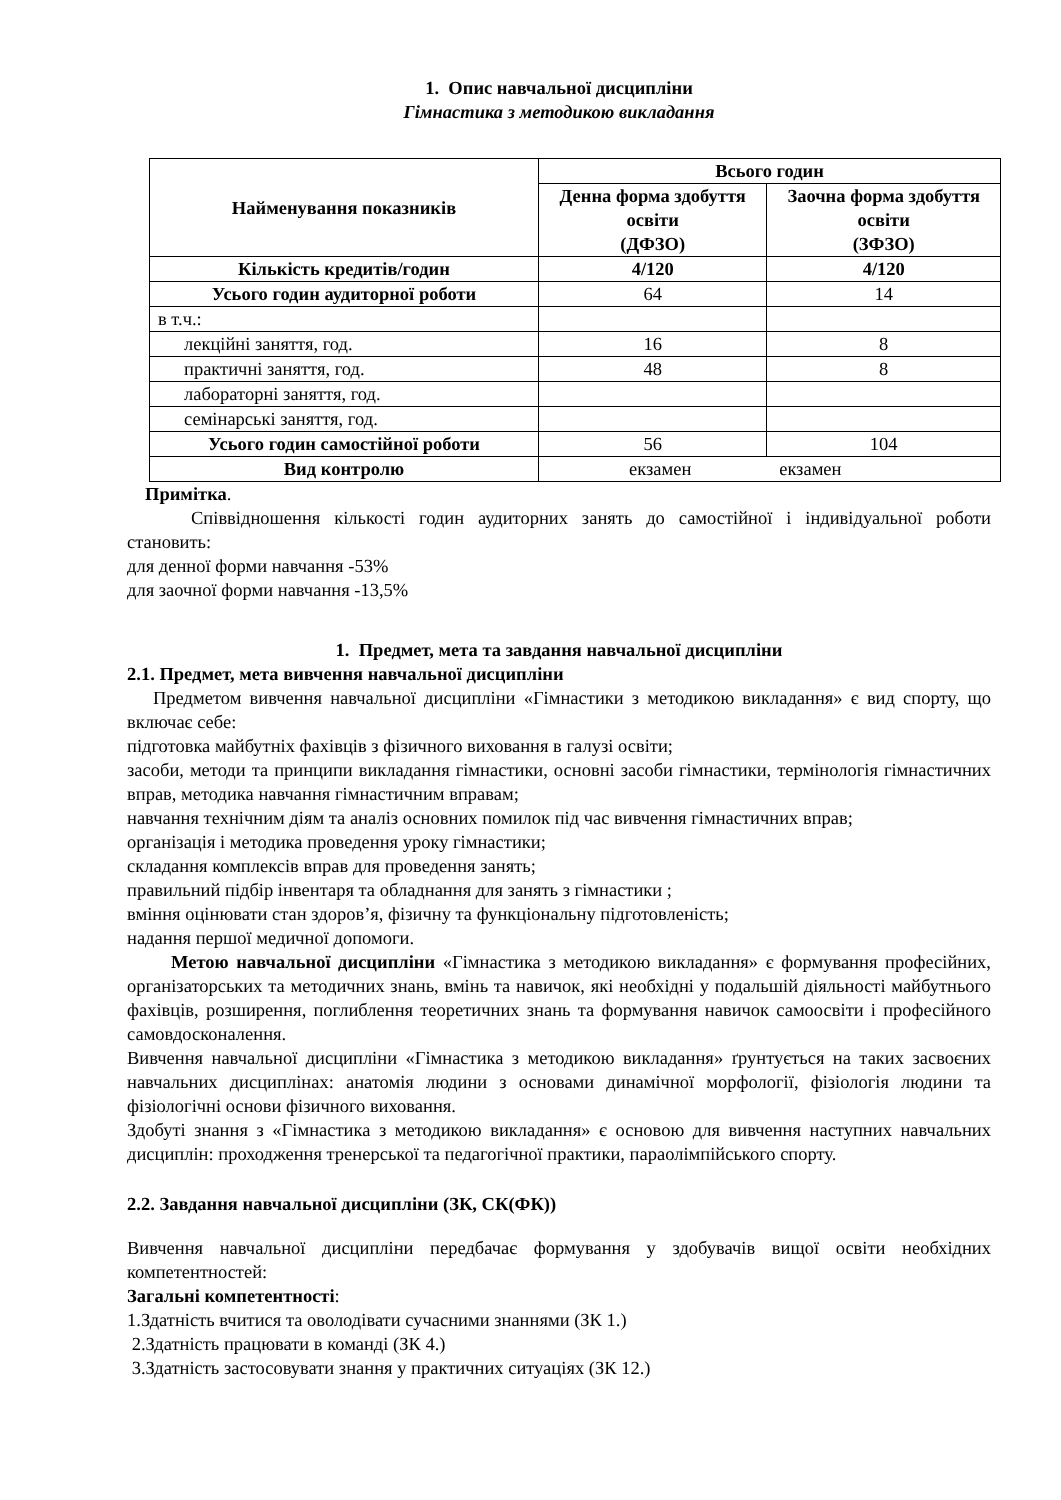1. Опис навчальної дисципліни
Гімнастика з методикою викладання
| Найменування показників | Всього годин | |
| --- | --- | --- |
| | Денна форма здобуття освіти (ДФЗО) | Заочна форма здобуття освіти (ЗФЗО) |
| Кількість кредитів/годин | 4/120 | 4/120 |
| Усього годин аудиторної роботи | 64 | 14 |
| в т.ч.: | | |
| лекційні заняття, год. | 16 | 8 |
| практичні заняття, год. | 48 | 8 |
| лабораторні заняття, год. | | |
| семінарські заняття, год. | | |
| Усього годин самостійної роботи | 56 | 104 |
| Вид контролю | екзамен екзамен | |
Примітка.
Співвідношення кількості годин аудиторних занять до самостійної і індивідуальної роботи становить:
для денної форми навчання -53%
для заочної форми навчання -13,5%
1. Предмет, мета та завдання навчальної дисципліни
2.1. Предмет, мета вивчення навчальної дисципліни
Предметом вивчення навчальної дисципліни «Гімнастики з методикою викладання» є вид спорту, що включає себе:
підготовка майбутніх фахівців з фізичного виховання в галузі освіти;
засоби, методи та принципи викладання гімнастики, основні засоби гімнастики, термінологія гімнастичних вправ, методика навчання гімнастичним вправам;
навчання технічним діям та аналіз основних помилок під час вивчення гімнастичних вправ;
організація і методика проведення уроку гімнастики;
складання комплексів вправ для проведення занять;
правильний підбір інвентаря та обладнання для занять з гімнастики ;
вміння оцінювати стан здоров’я, фізичну та функціональну підготовленість;
надання першої медичної допомоги.
Метою навчальної дисципліни «Гімнастика з методикою викладання» є формування професійних, організаторських та методичних знань, вмінь та навичок, які необхідні у подальшій діяльності майбутнього фахівців, розширення, поглиблення теоретичних знань та формування навичок самоосвіти і професійного самовдосконалення.
Вивчення навчальної дисципліни «Гімнастика з методикою викладання» ґрунтується на таких засвоєних навчальних дисциплінах: анатомія людини з основами динамічної морфології, фізіологія людини та фізіологічні основи фізичного виховання.
Здобуті знання з «Гімнастика з методикою викладання» є основою для вивчення наступних навчальних дисциплін: проходження тренерської та педагогічної практики, параолімпійського спорту.
2.2. Завдання навчальної дисципліни (ЗК, СК(ФК))
Вивчення навчальної дисципліни передбачає формування у здобувачів вищої освіти необхідних компетентностей:
Загальні компетентності:
1.Здатність вчитися та оволодівати сучасними знаннями (ЗК 1.)
2.Здатність працювати в команді (ЗК 4.)
3.Здатність застосовувати знання у практичних ситуаціях (ЗК 12.)